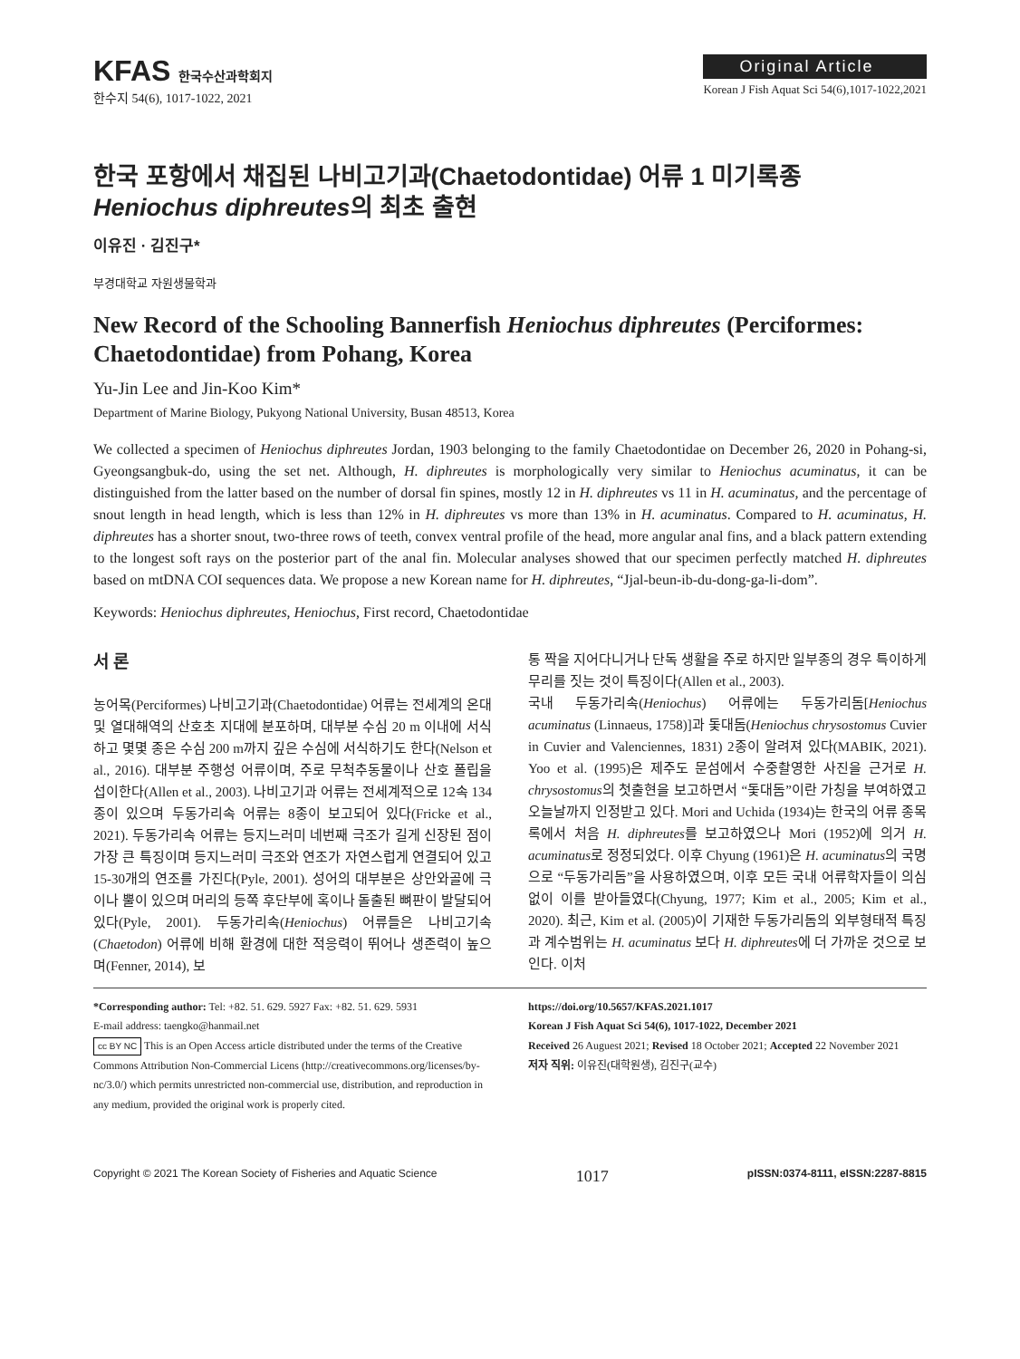KFAS 한국수산과학회지
한수지 54(6), 1017-1022, 2021
Original Article
Korean J Fish Aquat Sci 54(6),1017-1022,2021
한국 포항에서 채집된 나비고기과(Chaetodontidae) 어류 1 미기록종 Heniochus diphreutes의 최초 출현
이유진 · 김진구*
부경대학교 자원생물학과
New Record of the Schooling Bannerfish Heniochus diphreutes (Perciformes: Chaetodontidae) from Pohang, Korea
Yu-Jin Lee and Jin-Koo Kim*
Department of Marine Biology, Pukyong National University, Busan 48513, Korea
We collected a specimen of Heniochus diphreutes Jordan, 1903 belonging to the family Chaetodontidae on December 26, 2020 in Pohang-si, Gyeongsangbuk-do, using the set net. Although, H. diphreutes is morphologically very similar to Heniochus acuminatus, it can be distinguished from the latter based on the number of dorsal fin spines, mostly 12 in H. diphreutes vs 11 in H. acuminatus, and the percentage of snout length in head length, which is less than 12% in H. diphreutes vs more than 13% in H. acuminatus. Compared to H. acuminatus, H. diphreutes has a shorter snout, two-three rows of teeth, convex ventral profile of the head, more angular anal fins, and a black pattern extending to the longest soft rays on the posterior part of the anal fin. Molecular analyses showed that our specimen perfectly matched H. diphreutes based on mtDNA COI sequences data. We propose a new Korean name for H. diphreutes, “Jjal-beun-ib-du-dong-ga-li-dom”.
Keywords: Heniochus diphreutes, Heniochus, First record, Chaetodontidae
서 론
농어목(Perciformes) 나비고기과(Chaetodontidae) 어류는 전세계의 온대 및 열대해역의 산호초 지대에 분포하며, 대부분 수심 20 m 이내에 서식하고 몇몇 종은 수심 200 m까지 깊은 수심에 서식하기도 한다(Nelson et al., 2016). 대부분 주행성 어류이며, 주로 무척추동물이나 산호 폴립을 섭이한다(Allen et al., 2003). 나비고기과 어류는 전세계적으로 12속 134종이 있으며 두동가리속 어류는 8종이 보고되어 있다(Fricke et al., 2021). 두동가리속 어류는 등지느러미 네번째 극조가 길게 신장된 점이 가장 큰 특징이며 등지느러미 극조와 연조가 자연스럽게 연결되어 있고 15-30개의 연조를 가진다(Pyle, 2001). 성어의 대부분은 상안와골에 극이나 뿔이 있으며 머리의 등쪽 후단부에 혹이나 돌출된 뼈판이 발달되어 있다(Pyle, 2001). 두동가리속(Heniochus) 어류들은 나비고기속(Chaetodon) 어류에 비해 환경에 대한 적응력이 뛰어나 생존력이 높으며(Fenner, 2014), 보
통 짝을 지어다니거나 단독 생활을 주로 하지만 일부종의 경우 특이하게 무리를 짓는 것이 특징이다(Allen et al., 2003).
국내 두동가리속(Heniochus) 어류에는 두동가리돔[Heniochus acuminatus (Linnaeus, 1758)]과 돛대돔(Heniochus chrysostomus Cuvier in Cuvier and Valenciennes, 1831) 2종이 알려져 있다(MABIK, 2021). Yoo et al. (1995)은 제주도 문섬에서 수중촬영한 사진을 근거로 H. chrysostomus의 첫출현을 보고하면서 “돛대돔”이란 가칭을 부여하였고 오늘날까지 인정받고 있다. Mori and Uchida (1934)는 한국의 어류 종목록에서 처음 H. diphreutes를 보고하였으나 Mori (1952)에 의거 H. acuminatus로 정정되었다. 이후 Chyung (1961)은 H. acuminatus의 국명으로 “두동가리돔”을 사용하였으며, 이후 모든 국내 어류학자들이 의심없이 이를 받아들였다(Chyung, 1977; Kim et al., 2005; Kim et al., 2020). 최근, Kim et al. (2005)이 기재한 두동가리돔의 외부형태적 특징과 계수범위는 H. acuminatus 보다 H. diphreutes에 더 가까운 것으로 보인다. 이처
*Corresponding author: Tel: +82. 51. 629. 5927 Fax: +82. 51. 629. 5931
E-mail address: taengko@hanmail.net
cc BY NC This is an Open Access article distributed under the terms of the Creative Commons Attribution Non-Commercial Licens (http://creativecommons.org/licenses/by-nc/3.0/) which permits unrestricted non-commercial use, distribution, and reproduction in any medium, provided the original work is properly cited.
https://doi.org/10.5657/KFAS.2021.1017
Korean J Fish Aquat Sci 54(6), 1017-1022, December 2021
Received 26 Auguest 2021; Revised 18 October 2021; Accepted 22 November 2021
저자 직위: 이유진(대학원생), 김진구(교수)
Copyright © 2021 The Korean Society of Fisheries and Aquatic Science 1017 pISSN:0374-8111, eISSN:2287-8815